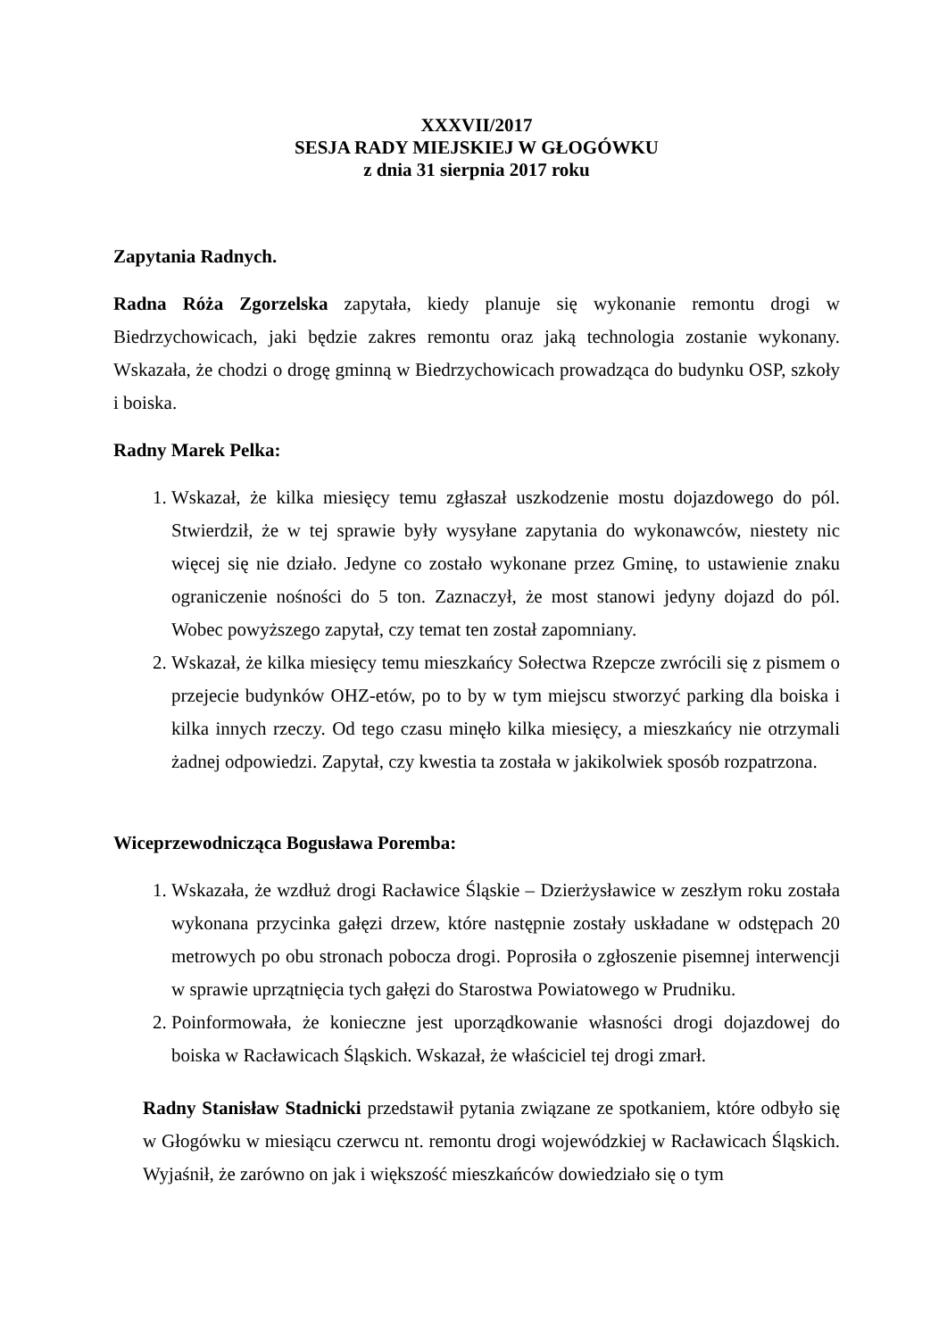XXXVII/2017
SESJA RADY MIEJSKIEJ W GŁOGÓWKU
z dnia 31 sierpnia 2017 roku
Zapytania Radnych.
Radna Róża Zgorzelska zapytała, kiedy planuje się wykonanie remontu drogi w Biedrzychowicach, jaki będzie zakres remontu oraz jaką technologia zostanie wykonany. Wskazała, że chodzi o drogę gminną w Biedrzychowicach prowadząca do budynku OSP, szkoły i boiska.
Radny Marek Pelka:
1. Wskazał, że kilka miesięcy temu zgłaszał uszkodzenie mostu dojazdowego do pól. Stwierdził, że w tej sprawie były wysyłane zapytania do wykonawców, niestety nic więcej się nie działo. Jedyne co zostało wykonane przez Gminę, to ustawienie znaku ograniczenie nośności do 5 ton. Zaznaczył, że most stanowi jedyny dojazd do pól. Wobec powyższego zapytał, czy temat ten został zapomniany.
2. Wskazał, że kilka miesięcy temu mieszkańcy Sołectwa Rzepcze zwrócili się z pismem o przejecie budynków OHZ-etów, po to by w tym miejscu stworzyć parking dla boiska i kilka innych rzeczy. Od tego czasu minęło kilka miesięcy, a mieszkańcy nie otrzymali żadnej odpowiedzi. Zapytał, czy kwestia ta została w jakikolwiek sposób rozpatrzona.
Wiceprzewodnicząca Bogusława Poremba:
1. Wskazała, że wzdłuż drogi Racławice Śląskie – Dzierżysławice w zeszłym roku została wykonana przycinka gałęzi drzew, które następnie zostały uskładane w odstępach 20 metrowych po obu stronach pobocza drogi. Poprosiła o zgłoszenie pisemnej interwencji w sprawie uprzątnięcia tych gałęzi do Starostwa Powiatowego w Prudniku.
2. Poinformowała, że konieczne jest uporządkowanie własności drogi dojazdowej do boiska w Racławicach Śląskich. Wskazał, że właściciel tej drogi zmarł.
Radny Stanisław Stadnicki przedstawił pytania związane ze spotkaniem, które odbyło się w Głogówku w miesiącu czerwcu nt. remontu drogi wojewódzkiej w Racławicach Śląskich. Wyjaśnił, że zarówno on jak i większość mieszkańców dowiedziało się o tym